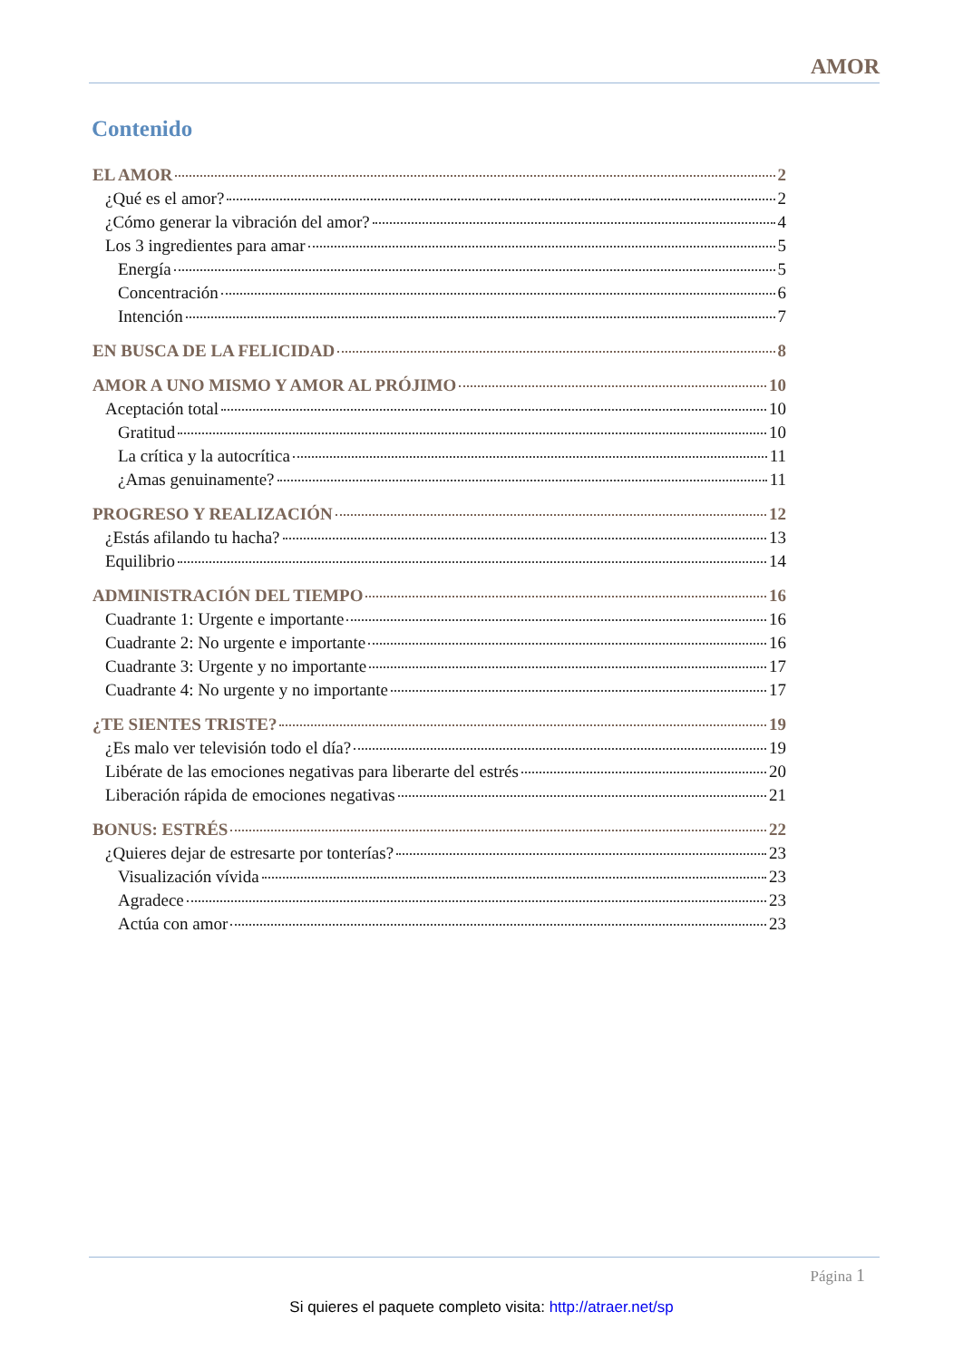AMOR
Contenido
EL AMOR 2
¿Qué es el amor? 2
¿Cómo generar la vibración del amor? 4
Los 3 ingredientes para amar 5
Energía 5
Concentración 6
Intención 7
EN BUSCA DE LA FELICIDAD 8
AMOR A UNO MISMO Y AMOR AL PRÓJIMO 10
Aceptación total 10
Gratitud 10
La crítica y la autocrítica 11
¿Amas genuinamente? 11
PROGRESO Y REALIZACIÓN 12
¿Estás afilando tu hacha? 13
Equilibrio 14
ADMINISTRACIÓN DEL TIEMPO 16
Cuadrante 1: Urgente e importante 16
Cuadrante 2: No urgente e importante 16
Cuadrante 3: Urgente y no importante 17
Cuadrante 4: No urgente y no importante 17
¿TE SIENTES TRISTE? 19
¿Es malo ver televisión todo el día? 19
Libérate de las emociones negativas para liberarte del estrés 20
Liberación rápida de emociones negativas 21
BONUS: ESTRÉS 22
¿Quieres dejar de estresarte por tonterías? 23
Visualización vívida 23
Agradece 23
Actúa con amor 23
Página 1
Si quieres el paquete completo visita: http://atraer.net/sp